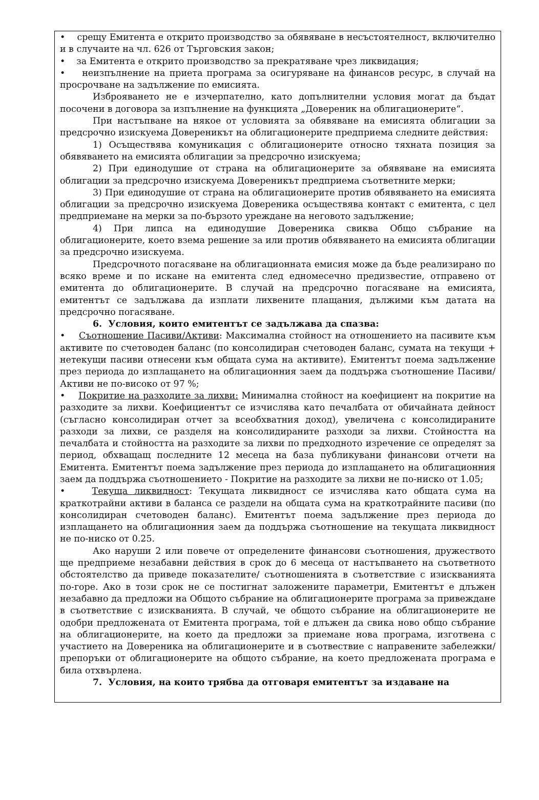• срещу Емитента е открито производство за обявяване в несъстоятелност, включително и в случаите на чл. 626 от Търговския закон;
• за Емитента е открито производство за прекратяване чрез ликвидация;
• неизпълнение на приета програма за осигуряване на финансов ресурс, в случай на просрочване на задължение по емисията.
Изброяването не е изчерпателно, като допълнителни условия могат да бъдат посочени в договора за изпълнение на функцията „Довереник на облигационерите“.
При настъпване на някое от условията за обявяване на емисията облигации за предсрочно изискуема Довереникът на облигационерите предприема следните действия:
1) Осъществява комуникация с облигационерите относно тяхната позиция за обявяването на емисията облигации за предсрочно изискуема;
2) При единодушие от страна на облигационерите за обявяване на емисията облигации за предсрочно изискуема Довереникът предприема съответните мерки;
3) При единодушие от страна на облигационерите против обявяването на емисията облигации за предсрочно изискуема Довереника осъществява контакт с емитента, с цел предприемане на мерки за по-бързото уреждане на неговото задължение;
4) При липса на единодушие Довереника свиква Общо събрание на облигационерите, което взема решение за или против обявяването на емисията облигации за предсрочно изискуема.
Предсрочното погасяване на облигационната емисия може да бъде реализирано по всяко време и по искане на емитента след едномесечно предизвестие, отправено от емитента до облигационерите. В случай на предсрочно погасяване на емисията, емитентът се задължава да изплати лихвените плащания, дължими към датата на предсрочно погасяване.
6. Условия, които емитентът се задължава да спазва:
• Съотношение Пасиви/Активи: Максимална стойност на отношението на пасивите към активите по счетоводен баланс (по консолидиран счетоводен баланс, сумата на текущи + нетекущи пасиви отнесени към общата сума на активите). Емитентът поема задължение през периода до изплащането на облигационния заем да поддържа съотношение Пасиви/Активи не по-високо от 97 %;
• Покритие на разходите за лихви: Минимална стойност на коефициент на покритие на разходите за лихви. Коефициентът се изчислява като печалбата от обичайната дейност (съгласно консолидиран отчет за всеобхватния доход), увеличена с консолидираните разходи за лихви, се разделя на консолидираните разходи за лихви. Стойността на печалбата и стойността на разходите за лихви по предходното изречение се определят за период, обхващащ последните 12 месеца на база публикувани финансови отчети на Емитента. Емитентът поема задължение през периода до изплащането на облигационния заем да поддържа съотношението - Покритие на разходите за лихви не по-ниско от 1.05;
• Текуща ликвидност: Текущата ликвидност се изчислява като общата сума на краткотрайни активи в баланса се раздели на общата сума на краткотрайните пасиви (по консолидиран счетоводен баланс). Емитентът поема задължение през периода до изплащането на облигационния заем да поддържа съотношение на текущата ликвидност не по-ниско от 0.25.
Ако наруши 2 или повече от определените финансови съотношения, дружеството ще предприеме незабавни действия в срок до 6 месеца от настъпването на съответното обстоятелство да приведе показателите/ съотношенията в съответствие с изискванията по-горе. Ако в този срок не се постигнат заложените параметри, Емитентът е длъжен незабавно да предложи на Общото събрание на облигационерите програма за привеждане в съответствие с изискванията. В случай, че общото събрание на облигационерите не одобри предложената от Емитента програма, той е длъжен да свика ново общо събрание на облигационерите, на което да предложи за приемане нова програма, изготвена с участието на Довереника на облигационерите и в съотвествие с направените забележки/ препоръки от облигационерите на общото събрание, на което предложената програма е била отхвърлена.
7. Условия, на които трябва да отговаря емитентът за издаване на